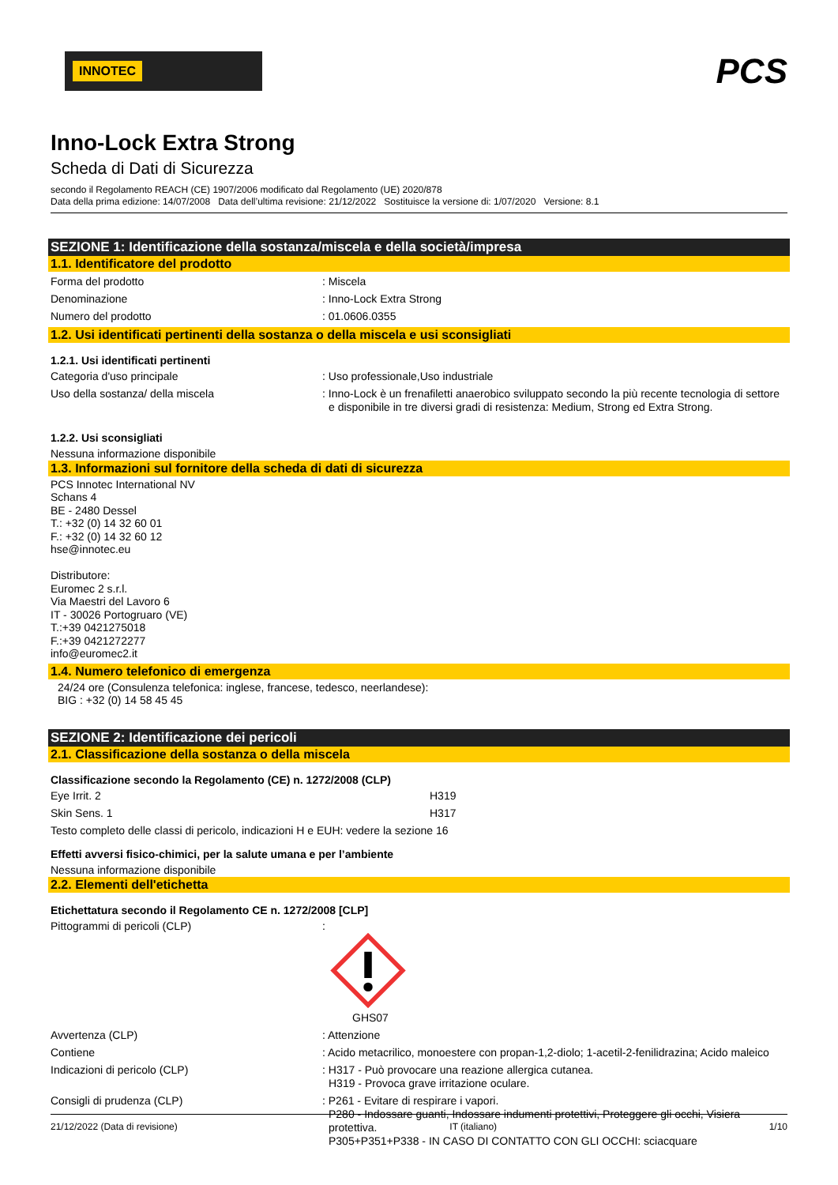INNOTEC
PCS
Inno-Lock Extra Strong
Scheda di Dati di Sicurezza
secondo il Regolamento REACH (CE) 1907/2006 modificato dal Regolamento (UE) 2020/878
Data della prima edizione: 14/07/2008 Data dell’ultima revisione: 21/12/2022 Sostituisce la versione di: 1/07/2020 Versione: 8.1
SEZIONE 1: Identificazione della sostanza/miscela e della società/impresa
1.1. Identificatore del prodotto
Forma del prodotto : Miscela
Denominazione : Inno-Lock Extra Strong
Numero del prodotto : 01.0606.0355
1.2. Usi identificati pertinenti della sostanza o della miscela e usi sconsigliati
1.2.1. Usi identificati pertinenti
Categoria d'uso principale : Uso professionale,Uso industriale
Uso della sostanza/ della miscela : Inno-Lock è un frenafiletti anaerobico sviluppato secondo la più recente tecnologia di settore e disponibile in tre diversi gradi di resistenza: Medium, Strong ed Extra Strong.
1.2.2. Usi sconsigliati
Nessuna informazione disponibile
1.3. Informazioni sul fornitore della scheda di dati di sicurezza
PCS Innotec International NV
Schans 4
BE - 2480 Dessel
T.: +32 (0) 14 32 60 01
F.: +32 (0) 14 32 60 12
hse@innotec.eu
Distributore:
Euromec 2 s.r.l.
Via Maestri del Lavoro 6
IT - 30026 Portogruaro (VE)
T.:+39 0421275018
F.:+39 0421272277
info@euromec2.it
1.4. Numero telefonico di emergenza
24/24 ore (Consulenza telefonica: inglese, francese, tedesco, neerlandese):
BIG : +32 (0) 14 58 45 45
SEZIONE 2: Identificazione dei pericoli
2.1. Classificazione della sostanza o della miscela
Classificazione secondo la Regolamento (CE) n. 1272/2008 (CLP)
Eye Irrit. 2 H319
Skin Sens. 1 H317
Testo completo delle classi di pericolo, indicazioni H e EUH: vedere la sezione 16
Effetti avversi fisico-chimici, per la salute umana e per l’ambiente
Nessuna informazione disponibile
2.2. Elementi dell'etichetta
Etichettatura secondo il Regolamento CE n. 1272/2008 [CLP]
Pittogrammi di pericoli (CLP) :
GHS07
Avvertenza (CLP) : Attenzione
Contiene : Acido metacrilico, monoestere con propan-1,2-diolo; 1-acetil-2-fenilidrazina; Acido maleico
Indicazioni di pericolo (CLP) : H317 - Può provocare una reazione allergica cutanea.
H319 - Provoca grave irritazione oculare.
Consigli di prudenza (CLP) : P261 - Evitare di respirare i vapori.
P280 - Indossare guanti, Indossare indumenti protettivi, Proteggere gli occhi, Visiera protettiva.
P305+P351+P338 - IN CASO DI CONTATTO CON GLI OCCHI: sciacquare
21/12/2022 (Data di revisione) IT (italiano) 1/10